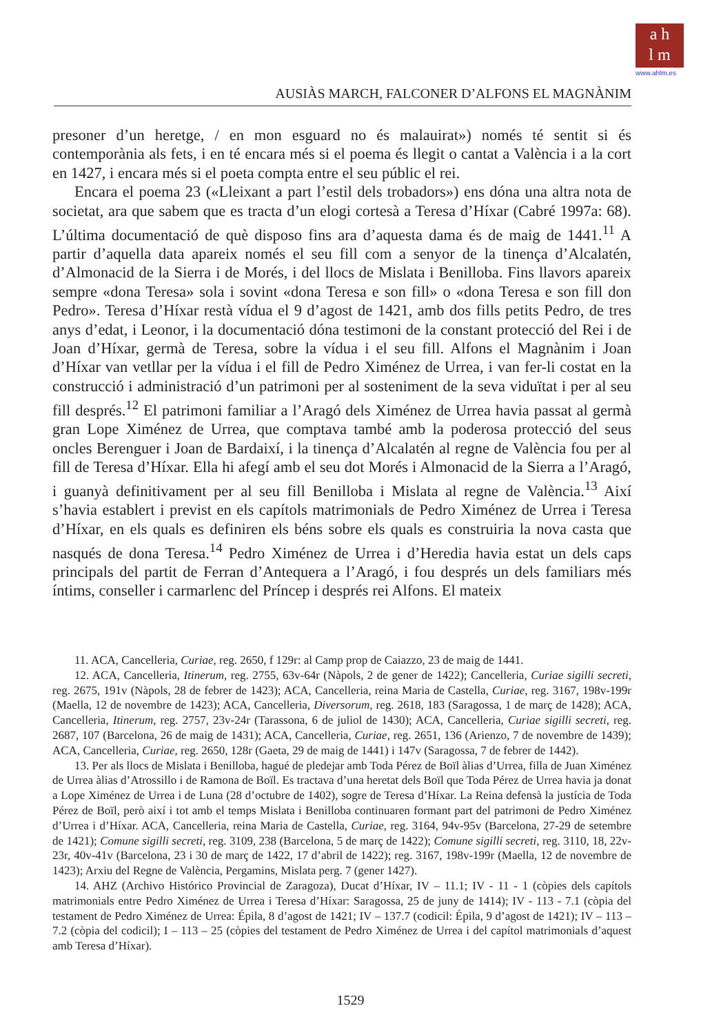a h
l m
www.ahlm.es
AUSIÀS MARCH, FALCONER D’ALFONS EL MAGNÀNIM
presoner d’un heretge, / en mon esguard no és malauirat») només té sentit si és contemporània als fets, i en té encara més si el poema és llegit o cantat a València i a la cort en 1427, i encara més si el poeta compta entre el seu públic el rei.
Encara el poema 23 («Lleixant a part l’estil dels trobadors») ens dóna una altra nota de societat, ara que sabem que es tracta d’un elogi cortesà a Teresa d’Híxar (Cabré 1997a: 68). L’última documentació de què disposo fins ara d’aquesta dama és de maig de 1441.<sup>11</sup> A partir d’aquella data apareix només el seu fill com a senyor de la tinença d’Alcalatén, d’Almonacid de la Sierra i de Morés, i del llocs de Mislata i Benilloba. Fins llavors apareix sempre «dona Teresa» sola i sovint «dona Teresa e son fill» o «dona Teresa e son fill don Pedro». Teresa d’Híxar restà vídua el 9 d’agost de 1421, amb dos fills petits Pedro, de tres anys d’edat, i Leonor, i la documentació dóna testimoni de la constant protecció del Rei i de Joan d’Híxar, germà de Teresa, sobre la vídua i el seu fill. Alfons el Magnànim i Joan d’Híxar van vetllar per la vídua i el fill de Pedro Ximénez de Urrea, i van fer-li costat en la construcció i administració d’un patrimoni per al sosteniment de la seva viduïtat i per al seu fill després.<sup>12</sup> El patrimoni familiar a l’Aragó dels Ximénez de Urrea havia passat al germà gran Lope Ximénez de Urrea, que comptava també amb la poderosa protecció del seus oncles Berenguer i Joan de Bardaixí, i la tinença d’Alcalatén al regne de València fou per al fill de Teresa d’Híxar. Ella hi afegí amb el seu dot Morés i Almonacid de la Sierra a l’Aragó, i guanyà definitivament per al seu fill Benilloba i Mislata al regne de València.<sup>13</sup> Així s’havia establert i previst en els capítols matrimonials de Pedro Ximénez de Urrea i Teresa d’Híxar, en els quals es definiren els béns sobre els quals es construiria la nova casta que nasqués de dona Teresa.<sup>14</sup> Pedro Ximénez de Urrea i d’Heredia havia estat un dels caps principals del partit de Ferran d’Antequera a l’Aragó, i fou després un dels familiars més íntims, conseller i carmarlenc del Príncep i després rei Alfons. El mateix
11. ACA, Cancelleria, Curiae, reg. 2650, f 129r: al Camp prop de Caiazzo, 23 de maig de 1441.
12. ACA, Cancelleria, Itinerum, reg. 2755, 63v-64r (Nàpols, 2 de gener de 1422); Cancelleria, Curiae sigilli secreti, reg. 2675, 191v (Nàpols, 28 de febrer de 1423); ACA, Cancelleria, reina Maria de Castella, Curiae, reg. 3167, 198v-199r (Maella, 12 de novembre de 1423); ACA, Cancelleria, Diversorum, reg. 2618, 183 (Saragossa, 1 de març de 1428); ACA, Cancelleria, Itinerum, reg. 2757, 23v-24r (Tarassona, 6 de juliol de 1430); ACA, Cancelleria, Curiae sigilli secreti, reg. 2687, 107 (Barcelona, 26 de maig de 1431); ACA, Cancelleria, Curiae, reg. 2651, 136 (Arienzo, 7 de novembre de 1439); ACA, Cancelleria, Curiae, reg. 2650, 128r (Gaeta, 29 de maig de 1441) i 147v (Saragossa, 7 de febrer de 1442).
13. Per als llocs de Mislata i Benilloba, hagué de pledejar amb Toda Pérez de Boïl àlias d’Urrea, filla de Juan Ximénez de Urrea àlias d’Atrossillo i de Ramona de Boïl. Es tractava d’una heretat dels Boïl que Toda Pérez de Urrea havia ja donat a Lope Ximénez de Urrea i de Luna (28 d’octubre de 1402), sogre de Teresa d’Híxar. La Reina defensà la justícia de Toda Pérez de Boïl, però així i tot amb el temps Mislata i Benilloba continuaren formant part del patrimoni de Pedro Ximénez d’Urrea i d’Híxar. ACA, Cancelleria, reina Maria de Castella, Curiae, reg. 3164, 94v-95v (Barcelona, 27-29 de setembre de 1421); Comune sigilli secreti, reg. 3109, 238 (Barcelona, 5 de març de 1422); Comune sigilli secreti, reg. 3110, 18, 22v-23r, 40v-41v (Barcelona, 23 i 30 de març de 1422, 17 d’abril de 1422); reg. 3167, 198v-199r (Maella, 12 de novembre de 1423); Arxiu del Regne de València, Pergamins, Mislata perg. 7 (gener 1427).
14. AHZ (Archivo Histórico Provincial de Zaragoza), Ducat d’Híxar, IV – 11.1; IV - 11 - 1 (còpies dels capítols matrimonials entre Pedro Ximénez de Urrea i Teresa d’Híxar: Saragossa, 25 de juny de 1414); IV - 113 - 7.1 (còpia del testament de Pedro Ximénez de Urrea: Épila, 8 d’agost de 1421; IV – 137.7 (codicil: Épila, 9 d’agost de 1421); IV – 113 – 7.2 (còpia del codicil); I – 113 – 25 (còpies del testament de Pedro Ximénez de Urrea i del capítol matrimonials d’aquest amb Teresa d’Híxar).
1529